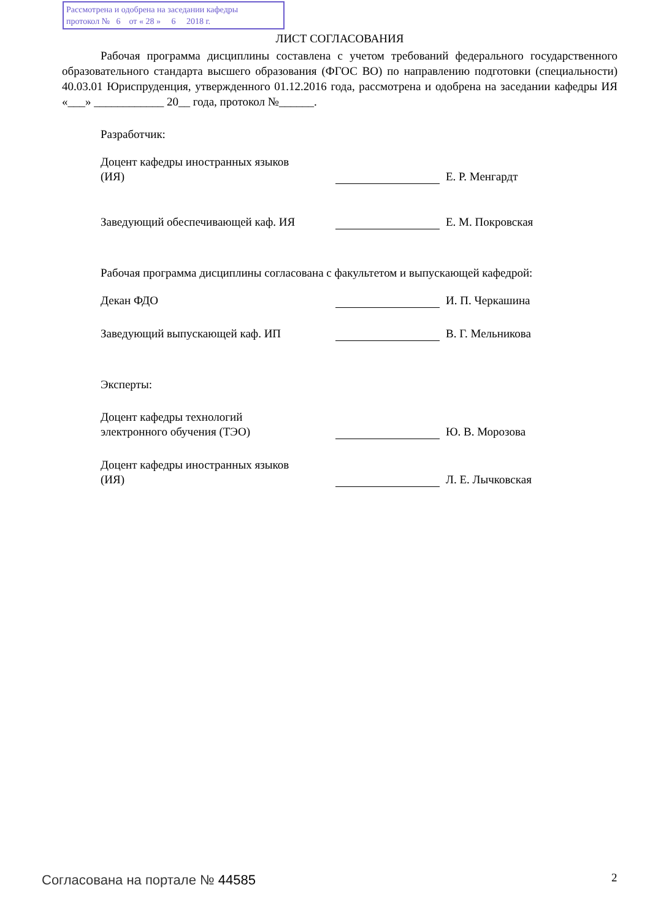Рассмотрена и одобрена на заседании кафедры
протокол № 6 от « 28 » 6 2018 г.
ЛИСТ СОГЛАСОВАНИЯ
Рабочая программа дисциплины составлена с учетом требований федерального государственного образовательного стандарта высшего образования (ФГОС ВО) по направлению подготовки (специальности) 40.03.01 Юриспруденция, утвержденного 01.12.2016 года, рассмотрена и одобрена на заседании кафедры ИЯ «___» ____________ 20__ года, протокол №______.
Разработчик:
Доцент кафедры иностранных языков (ИЯ)
Е. Р. Менгардт
Заведующий обеспечивающей каф. ИЯ
Е. М. Покровская
Рабочая программа дисциплины согласована с факультетом и выпускающей кафедрой:
Декан ФДО
И. П. Черкашина
Заведующий выпускающей каф. ИП
В. Г. Мельникова
Эксперты:
Доцент кафедры технологий электронного обучения (ТЭО)
Ю. В. Морозова
Доцент кафедры иностранных языков (ИЯ)
Л. Е. Лычковская
Согласована на портале № 44585 2